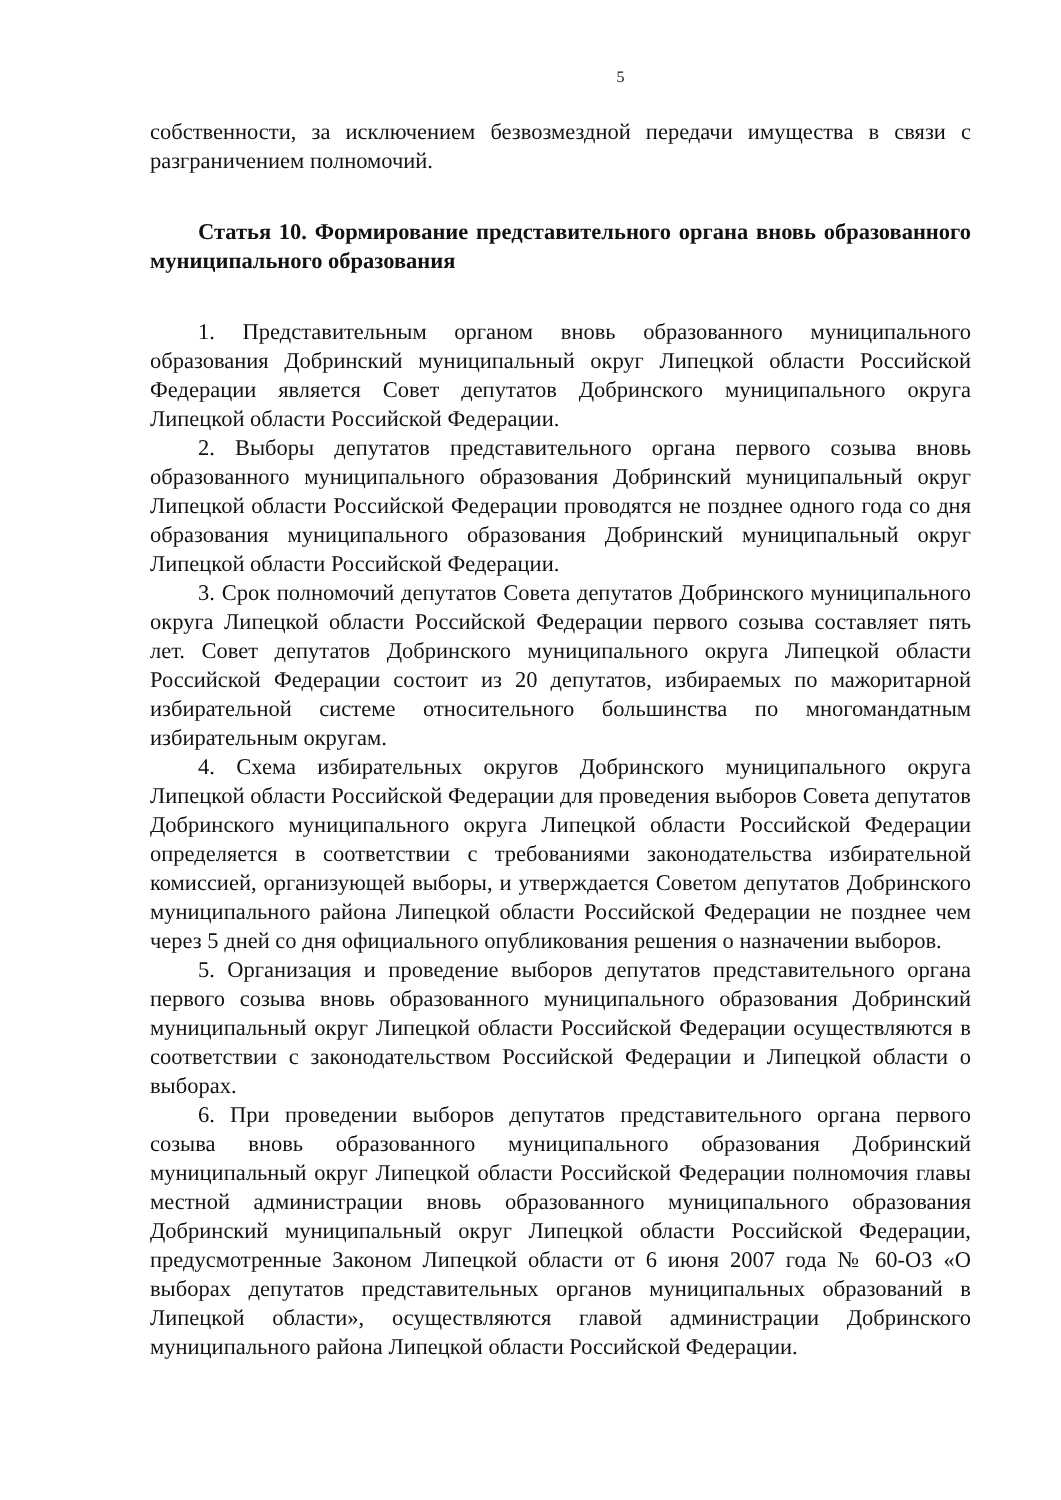5
собственности, за исключением безвозмездной передачи имущества в связи с разграничением полномочий.
Статья 10. Формирование представительного органа вновь образованного муниципального образования
1. Представительным органом вновь образованного муниципального образования Добринский муниципальный округ Липецкой области Российской Федерации является Совет депутатов Добринского муниципального округа Липецкой области Российской Федерации.
2. Выборы депутатов представительного органа первого созыва вновь образованного муниципального образования Добринский муниципальный округ Липецкой области Российской Федерации проводятся не позднее одного года со дня образования муниципального образования Добринский муниципальный округ Липецкой области Российской Федерации.
3. Срок полномочий депутатов Совета депутатов Добринского муниципального округа Липецкой области Российской Федерации первого созыва составляет пять лет. Совет депутатов Добринского муниципального округа Липецкой области Российской Федерации состоит из 20 депутатов, избираемых по мажоритарной избирательной системе относительного большинства по многомандатным избирательным округам.
4. Схема избирательных округов Добринского муниципального округа Липецкой области Российской Федерации для проведения выборов Совета депутатов Добринского муниципального округа Липецкой области Российской Федерации определяется в соответствии с требованиями законодательства избирательной комиссией, организующей выборы, и утверждается Советом депутатов Добринского муниципального района Липецкой области Российской Федерации не позднее чем через 5 дней со дня официального опубликования решения о назначении выборов.
5. Организация и проведение выборов депутатов представительного органа первого созыва вновь образованного муниципального образования Добринский муниципальный округ Липецкой области Российской Федерации осуществляются в соответствии с законодательством Российской Федерации и Липецкой области о выборах.
6. При проведении выборов депутатов представительного органа первого созыва вновь образованного муниципального образования Добринский муниципальный округ Липецкой области Российской Федерации полномочия главы местной администрации вновь образованного муниципального образования Добринский муниципальный округ Липецкой области Российской Федерации, предусмотренные Законом Липецкой области от 6 июня 2007 года № 60-ОЗ «О выборах депутатов представительных органов муниципальных образований в Липецкой области», осуществляются главой администрации Добринского муниципального района Липецкой области Российской Федерации.